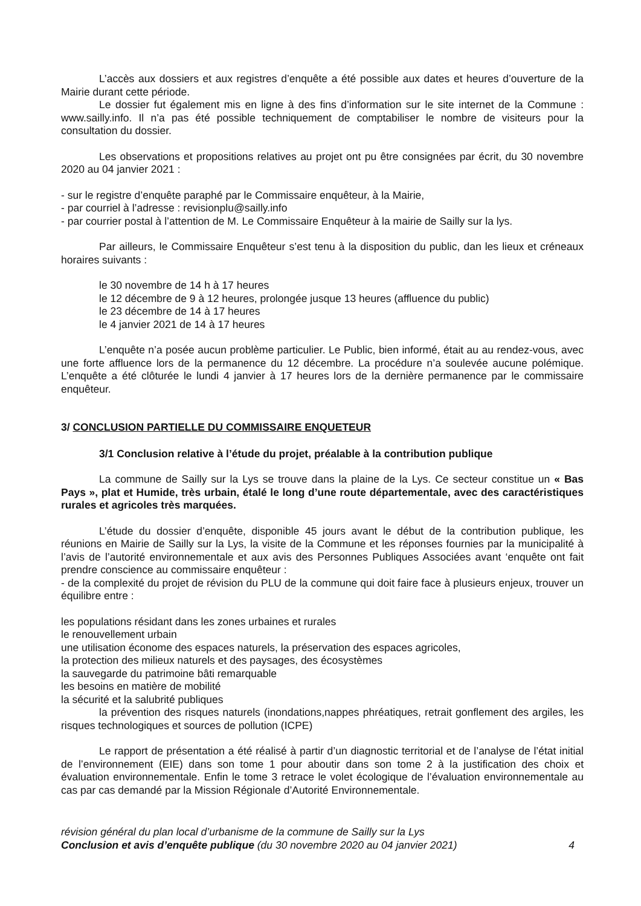L’accès aux dossiers et aux registres d’enquête a été possible aux dates et heures d’ouverture de la Mairie durant cette période.
Le dossier fut également mis en ligne à des fins d’information sur le site internet de la Commune : www.sailly.info. Il n’a pas été possible techniquement de comptabiliser le nombre de visiteurs pour la consultation du dossier.
Les observations et propositions relatives au projet ont pu être consignées par écrit, du 30 novembre 2020 au 04 janvier 2021 :
- sur le registre d’enquête paraphé par le Commissaire enquêteur, à la Mairie,
- par courriel à l’adresse : revisionplu@sailly.info
- par courrier postal à l’attention de M. Le Commissaire Enquêteur à la mairie de Sailly sur la lys.
Par ailleurs, le Commissaire Enquêteur s’est tenu à la disposition du public, dan les lieux et créneaux horaires suivants :
le 30 novembre de 14 h à 17 heures
le 12 décembre de 9 à 12 heures, prolongée jusque 13 heures (affluence du public)
le 23 décembre de 14 à 17 heures
le 4 janvier 2021 de 14 à 17 heures
L’enquête n’a posée aucun problème particulier. Le Public, bien informé, était au au rendez-vous, avec une forte affluence lors de la permanence du 12 décembre. La procédure n’a soulevée aucune polémique. L’enquête a été clôturée le lundi 4 janvier à 17 heures lors de la dernière permanence par le commissaire enquêteur.
3/ CONCLUSION PARTIELLE DU COMMISSAIRE ENQUETEUR
3/1 Conclusion relative à l’étude du projet, préalable à la contribution publique
La commune de Sailly sur la Lys se trouve dans la plaine de la Lys. Ce secteur constitue un « Bas Pays », plat et Humide, très urbain, étalé le long d’une route départementale, avec des caractéristiques rurales et agricoles très marquées.
L’étude du dossier d’enquête, disponible 45 jours avant le début de la contribution publique, les réunions en Mairie de Sailly sur la Lys, la visite de la Commune et les réponses fournies par la municipalité à l’avis de l’autorité environnementale et aux avis des Personnes Publiques Associées avant ‘enquête ont fait prendre conscience au commissaire enquêteur :
- de la complexité du projet de révision du PLU de la commune qui doit faire face à plusieurs enjeux, trouver un équilibre entre :
les populations résidant dans les zones urbaines et rurales
le renouvellement urbain
une utilisation économe des espaces naturels, la préservation des espaces agricoles,
la protection des milieux naturels et des paysages, des écosystèmes
la sauvegarde du patrimoine bâti remarquable
les besoins en matière de mobilité
la sécurité et la salubrité publiques
la prévention des risques naturels (inondations,nappes phréatiques, retrait gonflement des argiles, les risques technologiques et sources de pollution (ICPE)
Le rapport de présentation a été réalisé à partir d’un diagnostic territorial et de l’analyse de l’état initial de l’environnement (EIE) dans son tome 1 pour aboutir dans son tome 2 à la justification des choix et évaluation environnementale. Enfin le tome 3 retrace le volet écologique de l’évaluation environnementale au cas par cas demandé par la Mission Régionale d’Autorité Environnementale.
révision général du plan local d’urbanisme de la commune de Sailly sur la Lys
Conclusion et avis d’enquête publique (du 30 novembre 2020 au 04 janvier 2021) 4